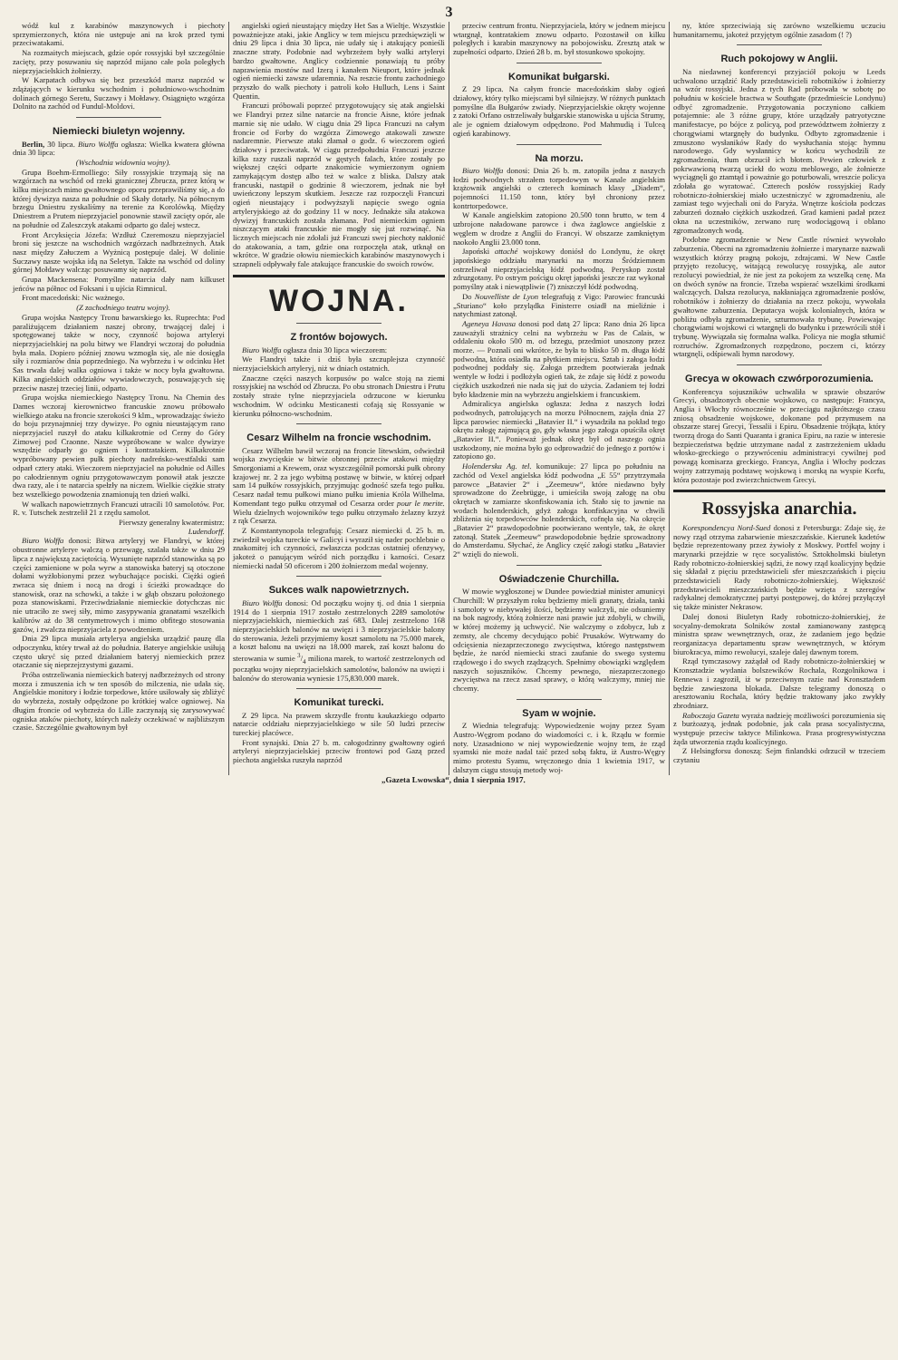3
wódź kul z karabinów maszynowych i piechoty sprzymierzonych, która nie ustępuje ani na krok przed tymi przeciwatakami.
Na rozmaitych miejscach, gdzie opór rossyjski był szczególnie zacięty, przy posuwaniu się naprzód mijano całe pola poległych nieprzyjacielskich żołnierzy.
W Karpatach odbywa się bez przeszkód marsz naprzód w zdążających w kierunku wschodnim i południowo-wschodnim dolinach górnego Seretu, Suczawy i Mołdawy. Osiągnięto wzgórza Dolnito na zachód od Fundul-Moldovi.
Niemiecki biuletyn wojenny.
Berlin, 30 lipca. Biuro Wolffa ogłasza: Wielka kwatera główna dnia 30 lipca:
(Wschodnia widownia wojny).
Grupa Boehm-Ermolliego: Siły rossyjskie trzymają się na wzgórzach na wschód od rzeki granicznej Zbrucza, przez którą w kilku miejscach mimo gwałtownego oporu przeprawiliśmy się, a do której dywizya nasza na południe od Skały dotarły. Na północnym brzegu Dniestru zyskaliśmy na terenie za Korolówką. Między Dniestrem a Prutem nieprzyjaciel ponownie stawił zacięty opór, ale na południe od Zaleszczyk atakami odparto go dalej wstecz.
Front Arcyksięcia Józefa: Wzdłuż Czeremoszu nieprzyjaciel broni się jeszcze na wschodnich wzgórzach nadbrzeżnych. Atak nasz między Załuczem a Wyżnicą postępuje dalej. W dolinie Suczawy nasze wojska idą na Seletyn. Także na wschód od doliny górnej Mołdawy walcząc posuwamy się naprzód.
Grupa Mackensena: Pomyślne natarcia dały nam kilkuset jeńców na północ od Foksani i u ujścia Rimnicul.
Front macedoński: Nic ważnego.
(Z zachodniego teatru wojny).
Grupa wojska Następcy Tronu bawarskiego ks. Ruprechta: Pod paraliżującem działaniem naszej obrony, trwającej dalej i spotęgowanej także w nocy, czynność bojowa artyleryi nieprzyjacielskiej na polu bitwy we Flandryi wczoraj do południa była mała. Dopiero później znowu wzmogła się, ale nie dosięgła siły i rozmiarów dnia poprzedniego. Na wybrzeżu i w odcinku Het Sas trwała dalej walka ogniowa i także w nocy była gwałtowna. Kilka angielskich oddziałów wywiadowczych, posuwających się przeciw naszej trzeciej linii, odparto.
Grupa wojska niemieckiego Następcy Tronu. Na Chemin des Dames wczoraj kierownictwo francuskie znowu próbowało wielkiego ataku na froncie szerokości 9 klm., wprowadzając świeżo do boju przynajmniej trzy dywizye. Po ogniu nieustającym rano nieprzyjaciel ruszył do ataku kilkakrotnie od Cerny do Góry Zimowej pod Craonne. Nasze wypróbowane w walce dywizye wszędzie odparły go ogniem i kontratakiem. Kilkakrotnie wypróbowany pewien pułk piechoty nadreńsko-westfalski sam odparł cztery ataki. Wieczorem nieprzyjaciel na południe od Ailles po całodziennym ogniu przygotowawczym ponowił atak jeszcze dwa razy, ale i te natarcia spełzły na niczem. Wielkie ciężkie straty bez wszelkiego powodzenia znamionują ten dzień walki.
W walkach napowietrznych Francuzi utracili 10 samolotów. Por. R. v. Tutschek zestrzelił 21 z rzędu samolot.
Pierwszy generalny kwatermistrz:
Ludendorff.
Biuro Wolffa donosi: Bitwa artyleryj we Flandryi, w której obustronne artylerye walczą o przewagę, szalała także w dniu 29 lipca z największą zaciętością. Wysunięte naprzód stanowiska są po części zamienione w pola wyrw a stanowiska bateryj są otoczone dołami wyżłobionymi przez wybuchające pociski. Ciężki ogień zwraca się dniem i nocą na drogi i ścieżki prowadzące do stanowisk, oraz na schowki, a także i w głąb obszaru położonego poza stanowiskami. Przeciwdziałanie niemieckie dotychczas nic nie utraciło ze swej siły, mimo zasypywania granatami wszelkich kalibrów aż do 38 centymetrowych i mimo obfitego stosowania gazów, i zwalcza nieprzyjaciela z powodzeniem.
Dnia 29 lipca musiała artylerya angielska urządzić pauzę dla odpoczynku, który trwał aż do południa. Bateryе angielskie usiłują często ukryć się przed działaniem bateryj niemieckich przez otaczanie się nieprzejrzystymi gazami.
Próba ostrzeliwania niemieckich bateryj nadbrzeżnych od strony morza i zmuszenia ich w ten sposób do milczenia, nie udała się. Angielskie monitory i łodzie torpedowe, które usiłowały się zbliżyć do wybrzeża, zostały odpędzone po krótkiej walce ogniowej. Na długim froncie od wybrzeża do Lille zaczynają się zarysowywać ogniska ataków piechoty, których należy oczekiwać w najbliższym czasie. Szczególnie gwałtownym był
angielski ogień nieustający między Het Sas a Wieltje. Wszystkie poważniejsze ataki, jakie Anglicy w tem miejscu przedsięwzięli w dniu 29 lipca i dnia 30 lipca, nie udały się i atakujący ponieśli znaczne straty. Podobnie nad wybrzeżem były walki artyleryi bardzo gwałtowne. Anglicy codziennie ponawiają tu próby naprawienia mostów nad Izerą i kanałem Nieuport, które jednak ogień niemiecki zawsze udaremnia. Na reszcie frontu zachodniego przyszło do walk piechoty i patroli koło Hulluch, Lens i Saint Quentin.
Francuzi próbowali poprzeć przygotowujący się atak angielski we Flandryi przez silne natarcie na froncie Aisne, które jednak marnie się nie udało. W ciągu dnia 29 lipca Francuzi na całym froncie od Forby do wzgórza Zimowego atakowali zawsze nadaremnie. Pierwsze ataki złamał o godz. 6 wieczorem ogień działowy i przeciwatak. W ciągu przedpołudnia Francuzi jeszcze kilka razy ruszali naprzód w gęstych falach, które zostały po większej części odparte znakomicie wymierzonym ogniem zamykającym dostęp albo też w walce z bliska. Dalszy atak francuski, nastąpił o godzinie 8 wieczorem, jednak nie był uwieńczony lepszym skutkiem. Jeszcze raz rozpoczęli Francuzi ogień nieustający i podwyższyli napięcie swego ognia artyleryjskiego aż do godziny 11 w nocy. Jednakże siła atakowa dywizyj francuskich została złamana. Pod niemieckim ogniem niszczącym ataki francuskie nie mogły się już rozwinąć. Na licznych miejscach nie zdołali już Francuzi swej piechoty nakłonić do atakowania, a tam, gdzie ona rozpoczęła atak, utknął on wkrótce. W gradzie ołowiu niemieckich karabinów maszynowych i szrapneli odpływały fale atakujące francuskie do swoich rowów.
WOJNA.
Z frontów bojowych.
Biuro Wolffa ogłasza dnia 30 lipca wieczorem:
We Flandryi także i dziś była szczuplejsza czynność nierzyjacielskich artyleryj, niż w dniach ostatnich.
Znaczne części naszych korpusów po walce stoją na ziemi rossyjskiej na wschód od Zbrucza. Po obu stronach Dniestru i Prutu zostały straże tylne nieprzyjaciela odrzucone w kierunku wschodnim. W odcinku Mesticanesti cofają się Rossyanie w kierunku północno-wschodnim.
Cesarz Wilhelm na froncie wschodnim.
Cesarz Wilhelm bawił wczoraj na froncie litewskim, odwiedził wojska zwycięskie w bitwie obronnej przeciw atakowi między Smorgoniami a Krewem, oraz wyszczególnił pomorski pułk obrony krajowej nr. 2 za jego wybitną postawę w bitwie, w której odparł sam 14 pułków rossyjskich, przyjmując godność szefa tego pułku. Cesarz nadał temu pułkowi miano pułku imienia Króla Wilhelma. Komendant tego pułku otrzymał od Cesarza order pour le merite. Wielu dzielnych wojowników tego pułku otrzymało żelazny krzyż z rąk Cesarza.
Z Konstantynopola telegrafują: Cesarz niemiecki d. 25 b. m. zwiedził wojska tureckie w Galicyi i wyraził się nader pochlebnie o znakomitej ich czynności, zwłaszcza podczas ostatniej ofenzywy, jakoteż o panującym wśród nich porządku i karności. Cesarz niemiecki nadał 50 oficerom i 200 żołnierzom medal wojenny.
Sukces walk napowietrznych.
Biuro Wolffa donosi: Od początku wojny tj. od dnia 1 sierpnia 1914 do 1 sierpnia 1917 zostało zestrzelonych 2289 samolotów nieprzyjacielskich, niemieckich zaś 683. Dalej zestrzelono 168 nieprzyjacielskich balonów na uwięzi i 3 nieprzyjacielskie balony do sterowania. Jeżeli przyjmiemy koszt samolotu na 75.000 marek, a koszt balonu na uwięzi na 18.000 marek, zaś koszt balonu do sterowania w sumie 3/4 miliona marek, to wartość zestrzelonych od początku wojny nieprzyjacielskich samolotów, balonów na uwięzi i balonów do sterowania wyniesie 175,830.000 marek.
Komunikat turecki.
Z 29 lipca. Na prawem skrzydle frontu kaukazkiego odparto natarcie oddziału nieprzyjacielskiego w sile 50 ludzi przeciw tureckiej placówce.
Front synajski. Dnia 27 b. m. całogodzinny gwałtowny ogień artyleryi nieprzyjacielskiej przeciw frontowi pod Gazą przed piechota angielska ruszyła naprzód
przeciw centrum frontu. Nieprzyjaciela, który w jednem miejscu wtargnął, kontratakiem znowu odparto. Pozostawił on kilku poległych i karabin maszynowy na pobojowisku. Zresztą atak w zupełności odparto. Dzień 28 b. m. był stosunkowo spokojny.
Komunikat bułgarski.
Z 29 lipca. Na całym froncie macedońskim słaby ogień działowy, który tylko miejscami był silniejszy. W różnych punktach pomyślne dla Bułgarów zwiady. Nieprzyjacielskie okręty wojenne z zatoki Orfano ostrzeliwały bułgarskie stanowiska u ujścia Strumy, ale je ogniem działowym odpędzono. Pod Mahmudią i Tulceą ogień karabinowy.
Na morzu.
Biuro Wolffa donosi: Dnia 26 b. m. zatopiła jedna z naszych łodzi podwodnych strzałem torpedowym w Kanale angielskim krążownik angielski o czterech kominach klasy „Diadem“, pojemności 11.150 tonn, który był chroniony przez kontrtorpedowce.
W Kanale angielskim zatopiono 20.500 tonn brutto, w tem 4 uzbrojone naładowane parowce i dwa żaglowce angielskie z węglem w drodze z Anglii do Francyi. W obszarze zamkniętym naokoło Anglii 23.000 tonn.
Japoński attaché wojskowy doniósł do Londynu, że okręt japońskiego oddziału marynarki na morzu Śródziemnem ostrzeliwał nieprzyjacielską łódź podwodną. Peryskop został zdruzgotany. Po ostrym pościgu okręt japoński jeszcze raz wykonał pomyślny atak i niewątpliwie (?) zniszczył łódź podwodną.
Do Nouvelliste de Lyon telegrafują z Vigo: Parowiec francuski „Sturiano“ koło przylądka Finisterre osiadł na mieliźnie i natychmiast zatonął.
Ageneya Havasa donosi pod datą 27 lipca: Rano dnia 26 lipca zauważyli strażnicy celni na wybrzeżu w Pas de Calais, w oddaleniu około 500 m. od brzegu, przedmiot unoszony przez morze. — Poznali oni wkrótce, że była to blisko 50 m. długa łódź podwodna, która osiadła na płytkiem miejscu. Sztab i załoga łodzi podwodnej poddały się. Załoga przedtem pootwierała jednak wentyle w łodzi i podłożyła ogień tak, że zdaje się łódź z powodu ciężkich uszkodzeń nie nada się już do użycia. Zadaniem tej łodzi było kładzenie min na wybrzeżu angielskiem i francuskiem.
Admiralicya angielska ogłasza: Jedna z naszych łodzi podwodnych, patrolujących na morzu Północnem, zajęła dnia 27 lipca parowiec niemiecki „Batavier II.“ i wysadziła na pokład tego okrętu załogę zajmującą go, gdy własna jego załoga opuściła okręt „Batavier II.“. Ponieważ jednak okręt był od naszego ognia uszkodzony, nie można było go odprowadzić do jednego z portów i zatopiono go.
Holenderska Ag. tel. komunikuje: 27 lipca po południu na zachód od Vexel angielska łódź podwodna „E 55“ przytrzymała parowce „Batavier 2“ i „Zeemeuw“, które niedawno były sprowadzone do Zeebrügge, i umieściła swoją załogę na obu okrętach w zamiarze skonfiskowania ich. Stało się to jawnie na wodach holenderskich, gdyż załoga konfiskacyjna w chwili zbliżenia się torpedowców holenderskich, cofnęła się. Na okręcie „Batavier 2“ prawdopodobnie pootwierano wentyle, tak, że okręt zatonął. Statek „Zeemeuw“ prawdopodobnie będzie sprowadzony do Amsterdamu. Słychać, że Anglicy część załogi statku „Batavier 2“ wzięli do niewoli.
Oświadczenie Churchilla.
W mowie wygłoszonej w Dundee powiedział minister amunicyi Churchill: W przyszłym roku będziemy mieli granaty, działa, tanki i samoloty w niebywałej ilości, będziemy walczyli, nie odsuniemy na bok nagrody, którą żołnierze nasi prawie już zdobyli, w chwili, w której możemy ją uchwycić. Nie walczymy o zdobycz, lub z zemsty, ale chcemy decydująco pobić Prusaków. Wytrwamy do odcięsienia niezaprzeczonego zwycięstwa, którego następstwem będzie, że naród niemiecki straci zaufanie do swego systemu rządowego i do swych rządzących. Spełnimy obowiązki względem naszych sojuszników. Chcemy pewnego, niezaprzeczonego zwycięstwa na rzecz zasad sprawy, o którą walczymy, mniej nie chcemy.
Syam w wojnie.
Z Wiednia telegrafują: Wypowiedzenie wojny przez Syam Austro-Węgrom podano do wiadomości c. i k. Rządu w formie noty. Uzasadniono w niej wypowiedzenie wojny tem, że rząd syamski nie może nadal taić przed sobą faktu, iż Austro-Węgry mimo protestu Syamu, wręczonego dnia 1 kwietnia 1917, w dalszym ciągu stosują metody woj-
ny, które sprzeciwiają się zarówno wszelkiemu uczuciu humanitarnemu, jakoteż przyjętym ogólnie zasadom (! ?)
Ruch pokojowy w Anglii.
Na niedawnej konferencyi przyjaciół pokoju w Leeds uchwalono urządzić Rady przedstawicieli robotników i żołnierzy na wzór rossyjski. Jedna z tych Rad próbowała w sobotę po południu w kościele bractwa w Southgate (przedmieście Londynu) odbyć zgromadzenie. Przygotowania poczyniono całkiem potajemnie: ale 3 różne grupy, które urządzały patryotyczne manifestacye, po bójce z policyą, pod przewództwem żołnierzy z chorągwiami wtargnęły do budynku. Odbyto zgromadzenie i zmuszono wysłaników Rady do wysłuchania stojąc hymnu narodowego. Gdy wysłannicy w końcu wychodzili ze zgromadzenia, tłum obrzucił ich błotem. Pewien człowiek z pokrwawioną twarzą uciekł do wozu meblowego, ale żołnierze wyciągnęli go ztamtąd i poważnie go poturbowali, wreszcie policya zdołała go wyratować. Czterech posłów rossyjskiej Rady robotniczo-żołnierskiej miało uczestniczyć w zgromadzeniu, ale zamiast tego wyjechali oni do Paryża. Wnętrze kościoła podczas zaburzeń doznało ciężkich uszkodzeń. Grad kamieni padał przez okna na uczestników, zerwano rurę wodociągową i oblano zgromadzonych wodą.
Podobne zgromadzenie w New Castle również wywołało zaburzenia. Obecni na zgromadzeniu żołnierze i marynarze nazwali wszystkich którzy pragną pokoju, zdrajcami. W New Castle przyjęto rezolucyę, witającą rewolucyę rossyjską, ale autor rezolucyi powiedział, że nie jest za pokojem za wszelką cenę. Ma on dwóch synów na froncie. Trzeba wspierać wszelkimi środkami walczących. Dalsza rezolucya, nakłaniająca zgromadzenie posłów, robotników i żołnierzy do działania na rzecz pokoju, wywołała gwałtowne zaburzenia. Deputacya wojsk kolonialnych, która w pobliżu odbyła zgromadzenie, szturmowała trybunę. Powiewając chorągwiami wojskowi ci wtargnęli do budynku i przewrócili stół i trybunę. Wywiązała się formalna walka. Policya nie mogła stłumić rozruchów. Zgromadzonych rozpędzono, poczem ci, którzy wtargnęli, odśpiewali hymn narodowy.
Grecya w okowach czwórporozumienia.
Konferencya sojuszników uchwaliła w sprawie obszarów Grecyi, obsadzonych obecnie wojskowo, co następuje: Francya, Anglia i Włochy równocześnie w przeciągu najkrótszego czasu zniosą obsadzenie wojskowe, dokonane pod przymusem na obszarze starej Grecyi, Tessalii i Epiru. Obsadzenie trójkąta, który tworzą droga do Santi Quaranta i granica Epiru, na razie w interesie bezpieczeństwa będzie utrzymane nadal z zastrzeżeniem układu włosko-greckiego o przywróceniu administracyi cywilnej pod powagą komisarza greckiego. Francya, Anglia i Włochy podczas wojny zatrzymają podstawę wojskową i morską na wyspie Korfu, która pozostaje pod zwierzchnictwem Grecyi.
Rossyjska anarchia.
Korespondencya Nord-Sued donosi z Petersburga: Zdaje się, że nowy rząd otrzyma zabarwienie mieszczańskie. Kierunek kadetów będzie reprezentowany przez żywioły z Moskwy. Portfel wojny i marynarki przejdzie w ręce socyalistów. Sztokholmski biuletyn Rady robotniczo-żołnierskiej sądzi, że nowy rząd koalicyjny będzie się składał z pięciu przedstawicieli sfer mieszczańskich i pięciu przedstawicieli Rady robotniczo-żołnierskiej. Większość przedstawicieli mieszczańskich będzie wzięta z szeregów radykalnej demokratycznej partyi postępowej, do której przyłączył się także minister Nekrasow.
Dalej donosi Biuletyn Rady robotniczo-żołnierskiej, że socyalny-demokrata Solników został zamianowany zastępcą ministra spraw wewnętrznych, oraz, że zadaniem jego będzie reorganizacya departamentu spraw wewnętrznych, w którym biurokracya, mimo rewolucyi, szaleje dalej dawnym torem.
Rząd tymczasowy zażądał od Rady robotniczo-żołnierskiej w Kronsztadzie wydania bolszewików Rochala, Rozgolnikowa i Rennewa i zagroził, iż w przeciwnym razie nad Kronsztadem będzie zawieszona blokada. Dalsze telegramy donoszą o aresztowaniu Rochala, który będzie traktowany jako zwykły zbrodniarz.
Raboczaja Gazeta wyraża nadzieję możliwości porozumienia się z burżoazyą, jednak podobnie, jak cała prasa socyalistyczna, występuje przeciw taktyce Milinkowa. Prasa progresywistyczna żąda utworzenia rządu koalicyjnego.
Z Helsingforsu donoszą: Sejm finlandski odrzucił w trzeciem czytaniu
„Gazeta Lwowska“, dnia 1 sierpnia 1917.